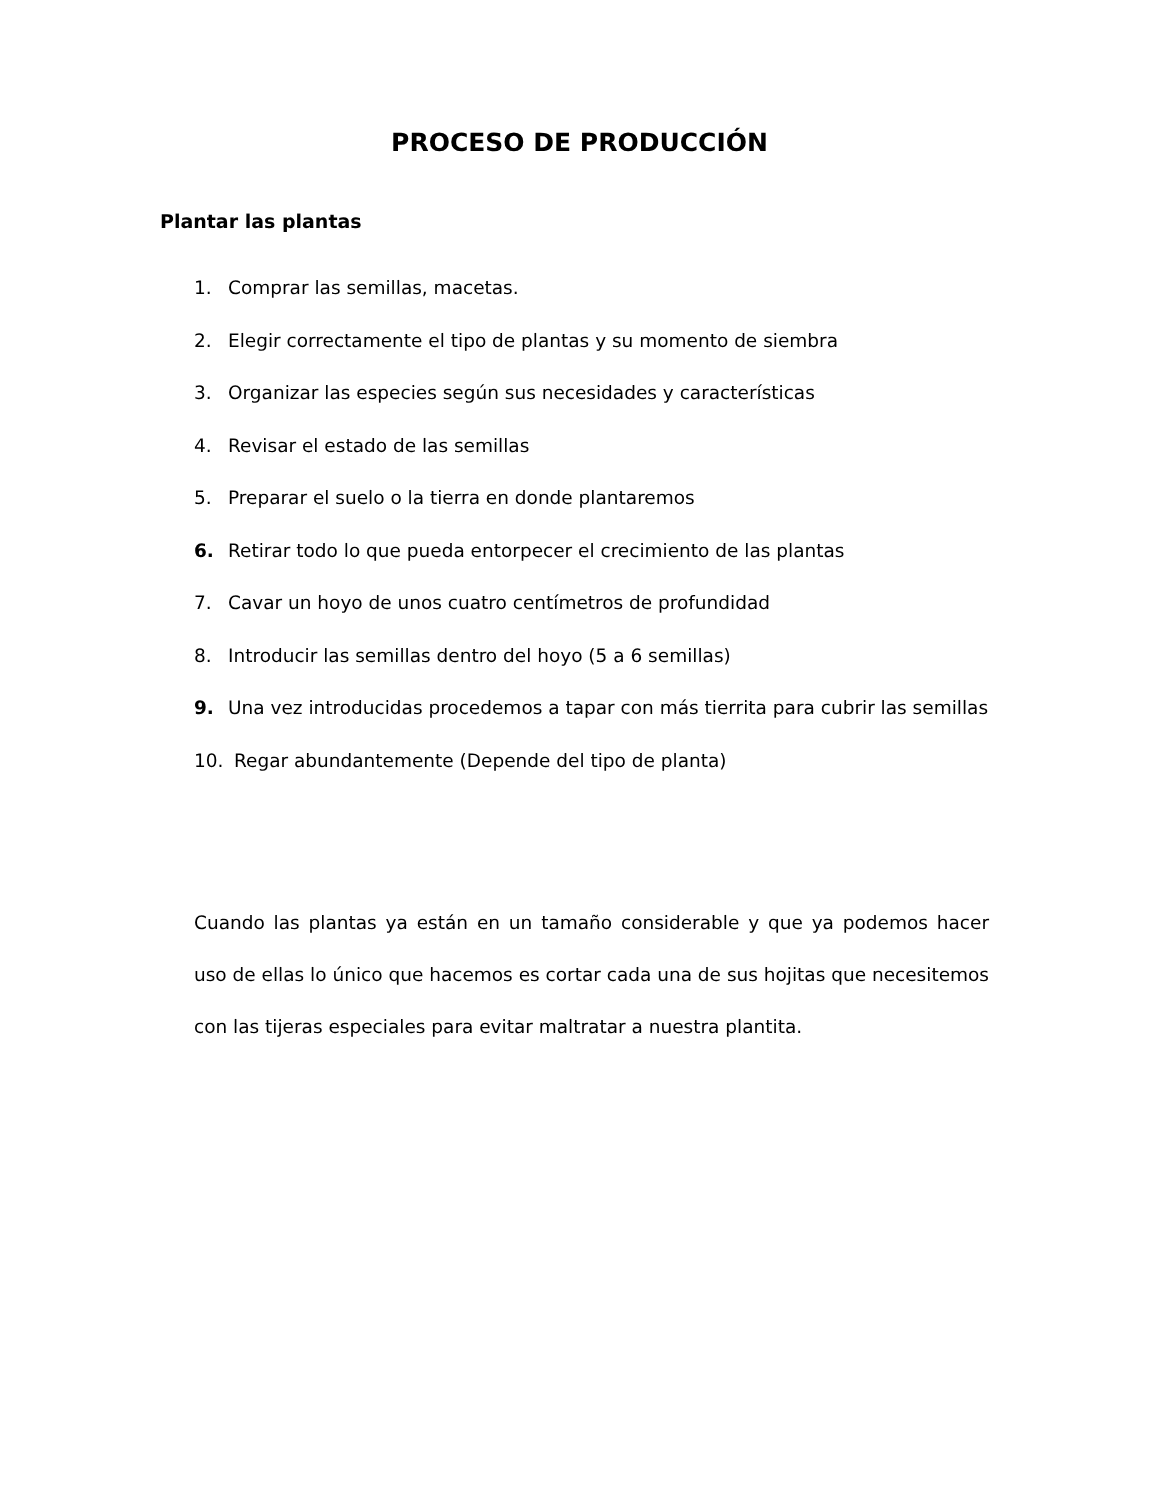PROCESO DE PRODUCCIÓN
Plantar las plantas
1. Comprar las semillas, macetas.
2. Elegir correctamente el tipo de plantas y su momento de siembra
3. Organizar las especies según sus necesidades y características
4. Revisar el estado de las semillas
5. Preparar el suelo o la tierra en donde plantaremos
6. Retirar todo lo que pueda entorpecer el crecimiento de las plantas
7. Cavar un hoyo de unos cuatro centímetros de profundidad
8. Introducir las semillas dentro del hoyo (5 a 6 semillas)
9. Una vez introducidas procedemos a tapar con más tierrita para cubrir las semillas
10. Regar abundantemente (Depende del tipo de planta)
Cuando las plantas ya están en un tamaño considerable y que ya podemos hacer uso de ellas lo único que hacemos es cortar cada una de sus hojitas que necesitemos con las tijeras especiales para evitar maltratar a nuestra plantita.